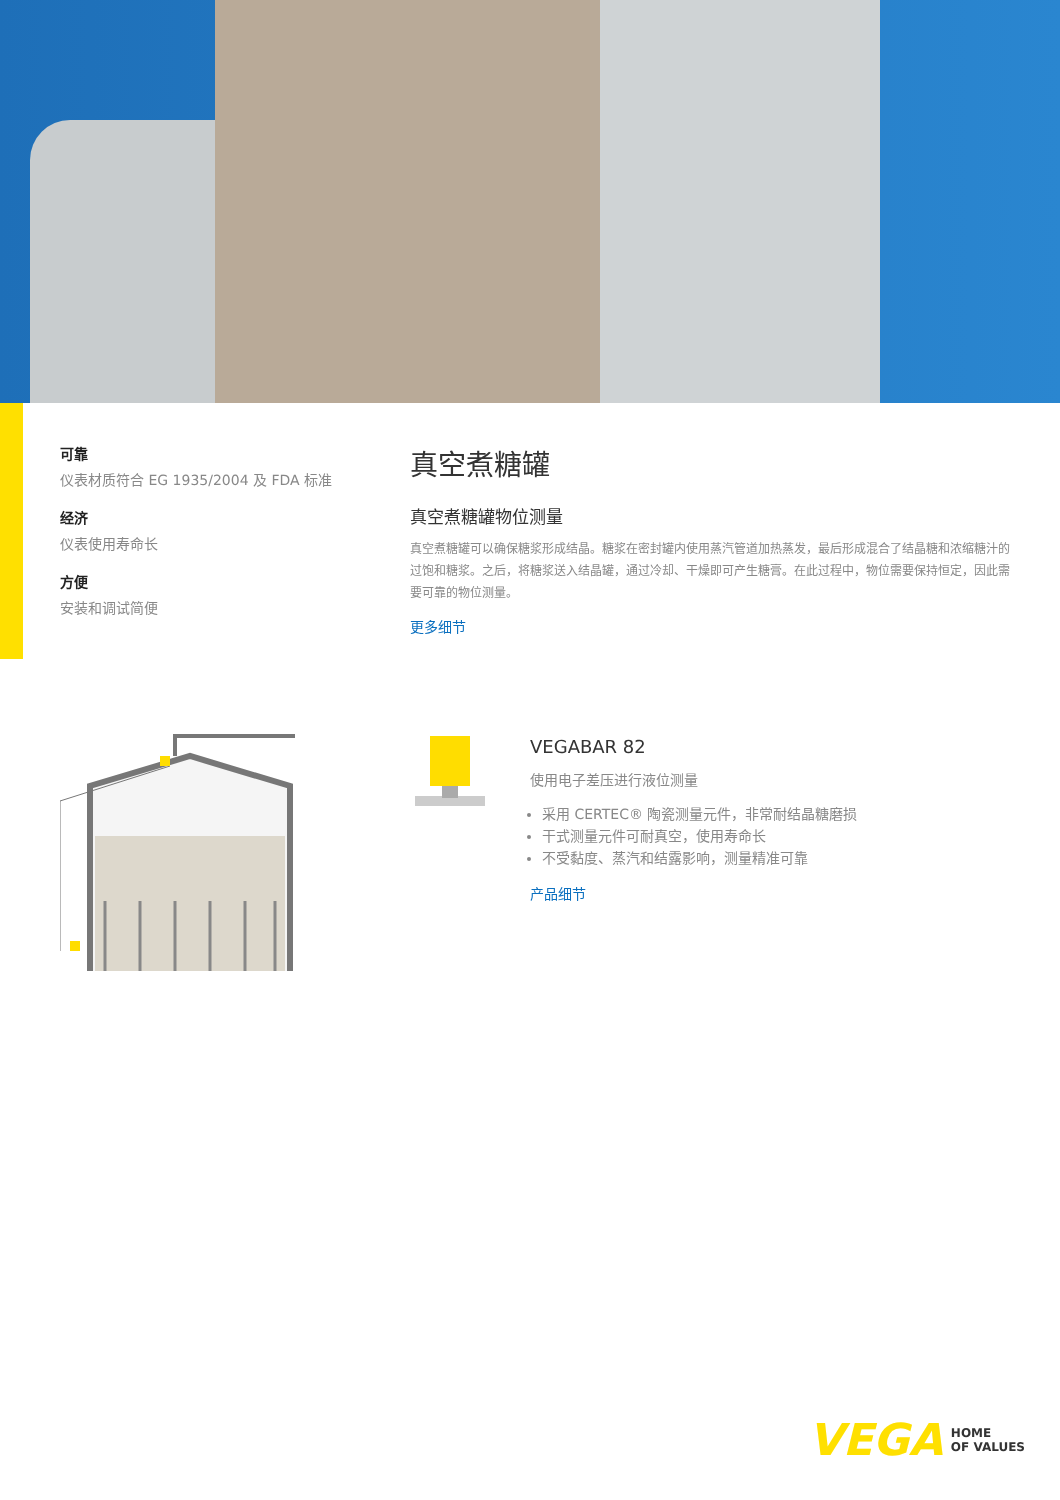可靠
仪表材质符合 EG 1935/2004 及 FDA 标准
经济
仪表使用寿命长
方便
安装和调试简便
真空煮糖罐
真空煮糖罐物位测量
真空煮糖罐可以确保糖浆形成结晶。糖浆在密封罐内使用蒸汽管道加热蒸发，最后形成混合了结晶糖和浓缩糖汁的过饱和糖浆。之后，将糖浆送入结晶罐，通过冷却、干燥即可产生糖膏。在此过程中，物位需要保持恒定，因此需要可靠的物位测量。
更多细节
VEGABAR 82
使用电子差压进行液位测量
采用 CERTEC® 陶瓷测量元件，非常耐结晶糖磨损
干式测量元件可耐真空，使用寿命长
不受黏度、蒸汽和结露影响，测量精准可靠
产品细节
VEGA HOME
OF VALUES